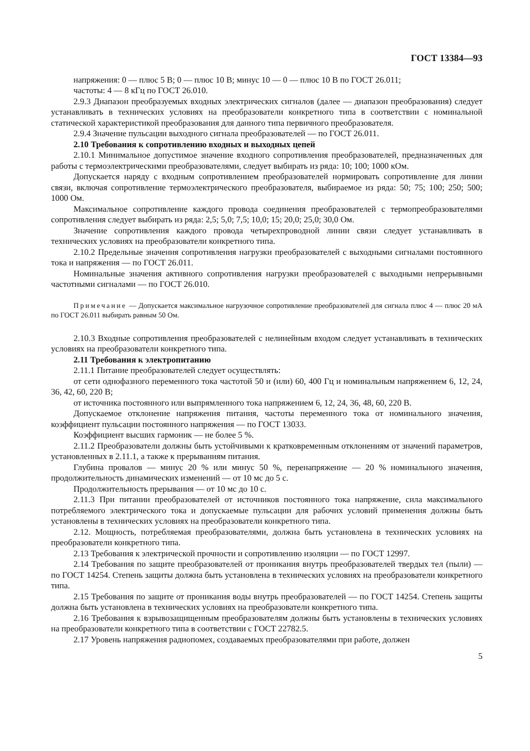ГОСТ 13384—93
напряжения: 0 — плюс 5 В; 0 — плюс 10 В; минус 10 — 0 — плюс 10 В по ГОСТ 26.011;
частоты: 4 — 8 кГц по ГОСТ 26.010.
2.9.3 Диапазон преобразуемых входных электрических сигналов (далее — диапазон преобразования) следует устанавливать в технических условиях на преобразователи конкретного типа в соответствии с номинальной статической характеристикой преобразования для данного типа первичного преобразователя.
2.9.4 Значение пульсации выходного сигнала преобразователей — по ГОСТ 26.011.
2.10 Требования к сопротивлению входных и выходных цепей
2.10.1 Минимальное допустимое значение входного сопротивления преобразователей, предназначенных для работы с термоэлектрическими преобразователями, следует выбирать из ряда: 10; 100; 1000 кОм.
Допускается наряду с входным сопротивлением преобразователей нормировать сопротивление для линии связи, включая сопротивление термоэлектрического преобразователя, выбираемое из ряда: 50; 75; 100; 250; 500; 1000 Ом.
Максимальное сопротивление каждого провода соединения преобразователей с термопреобразователями сопротивления следует выбирать из ряда: 2,5; 5,0; 7,5; 10,0; 15; 20,0; 25,0; 30,0 Ом.
Значение сопротивления каждого провода четырехпроводной линии связи следует устанавливать в технических условиях на преобразователи конкретного типа.
2.10.2 Предельные значения сопротивления нагрузки преобразователей с выходными сигналами постоянного тока и напряжения — по ГОСТ 26.011.
Номинальные значения активного сопротивления нагрузки преобразователей с выходными непрерывными частотными сигналами — по ГОСТ 26.010.
Примечание — Допускается максимальное нагрузочное сопротивление преобразователей для сигнала плюс 4 — плюс 20 мА по ГОСТ 26.011 выбирать равным 50 Ом.
2.10.3 Входные сопротивления преобразователей с нелинейным входом следует устанавливать в технических условиях на преобразователи конкретного типа.
2.11 Требования к электропитанию
2.11.1 Питание преобразователей следует осуществлять:
от сети однофазного переменного тока частотой 50 и (или) 60, 400 Гц и номинальным напряжением 6, 12, 24, 36, 42, 60, 220 В;
от источника постоянного или выпрямленного тока напряжением 6, 12, 24, 36, 48, 60, 220 В.
Допускаемое отклонение напряжения питания, частоты переменного тока от номинального значения, коэффициент пульсации постоянного напряжения — по ГОСТ 13033.
Коэффициент высших гармоник — не более 5 %.
2.11.2 Преобразователи должны быть устойчивыми к кратковременным отклонениям от значений параметров, установленных в 2.11.1, а также к прерываниям питания.
Глубина провалов — минус 20 % или минус 50 %, перенапряжение — 20 % номинального значения, продолжительность динамических изменений — от 10 мс до 5 с.
Продолжительность прерывания — от 10 мс до 10 с.
2.11.3 При питании преобразователей от источников постоянного тока напряжение, сила максимального потребляемого электрического тока и допускаемые пульсации для рабочих условий применения должны быть установлены в технических условиях на преобразователи конкретного типа.
2.12. Мощность, потребляемая преобразователями, должна быть установлена в технических условиях на преобразователи конкретного типа.
2.13 Требования к электрической прочности и сопротивлению изоляции — по ГОСТ 12997.
2.14 Требования по защите преобразователей от проникания внутрь преобразователей твердых тел (пыли) — по ГОСТ 14254. Степень защиты должна быть установлена в технических условиях на преобразователи конкретного типа.
2.15 Требования по защите от проникания воды внутрь преобразователей — по ГОСТ 14254. Степень защиты должна быть установлена в технических условиях на преобразователи конкретного типа.
2.16 Требования к взрывозащищенным преобразователям должны быть установлены в технических условиях на преобразователи конкретного типа в соответствии с ГОСТ 22782.5.
2.17 Уровень напряжения радиопомех, создаваемых преобразователями при работе, должен
5